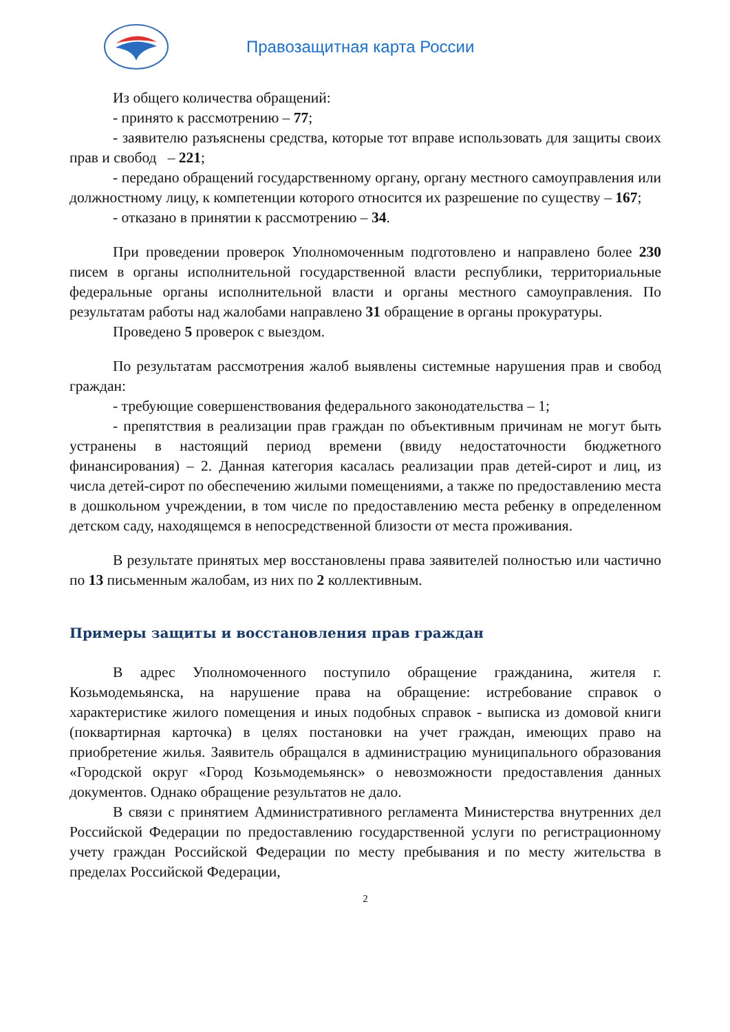Правозащитная карта России
Из общего количества обращений:
- принято к рассмотрению – 77;
- заявителю разъяснены средства, которые тот вправе использовать для защиты своих прав и свобод – 221;
- передано обращений государственному органу, органу местного самоуправления или должностному лицу, к компетенции которого относится их разрешение по существу – 167;
- отказано в принятии к рассмотрению – 34.
При проведении проверок Уполномоченным подготовлено и направлено более 230 писем в органы исполнительной государственной власти республики, территориальные федеральные органы исполнительной власти и органы местного самоуправления. По результатам работы над жалобами направлено 31 обращение в органы прокуратуры.
Проведено 5 проверок с выездом.
По результатам рассмотрения жалоб выявлены системные нарушения прав и свобод граждан:
- требующие совершенствования федерального законодательства – 1;
- препятствия в реализации прав граждан по объективным причинам не могут быть устранены в настоящий период времени (ввиду недостаточности бюджетного финансирования) – 2. Данная категория касалась реализации прав детей-сирот и лиц, из числа детей-сирот по обеспечению жилыми помещениями, а также по предоставлению места в дошкольном учреждении, в том числе по предоставлению места ребенку в определенном детском саду, находящемся в непосредственной близости от места проживания.
В результате принятых мер восстановлены права заявителей полностью или частично по 13 письменным жалобам, из них по 2 коллективным.
Примеры защиты и восстановления прав граждан
В адрес Уполномоченного поступило обращение гражданина, жителя г. Козьмодемьянска, на нарушение права на обращение: истребование справок о характеристике жилого помещения и иных подобных справок - выписка из домовой книги (поквартирная карточка) в целях постановки на учет граждан, имеющих право на приобретение жилья. Заявитель обращался в администрацию муниципального образования «Городской округ «Город Козьмодемьянск» о невозможности предоставления данных документов. Однако обращение результатов не дало.
В связи с принятием Административного регламента Министерства внутренних дел Российской Федерации по предоставлению государственной услуги по регистрационному учету граждан Российской Федерации по месту пребывания и по месту жительства в пределах Российской Федерации,
2